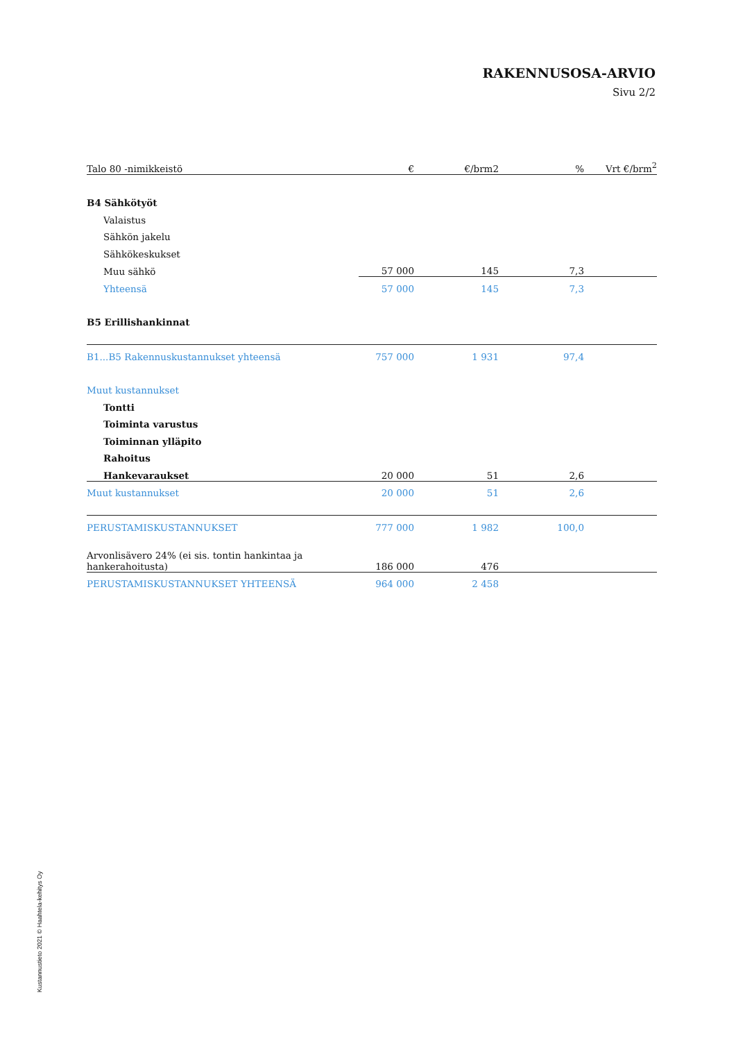RAKENNUSOSA-ARVIO
Sivu 2/2
| Talo 80 -nimikkeistö | € | €/brm2 | % | Vrt €/brm<sup>2</sup> |
| --- | --- | --- | --- | --- |
| B4 Sähkötyöt | | | | |
| Valaistus | | | | |
| Sähkön jakelu | | | | |
| Sähkökeskukset | | | | |
| Muu sähkö | 57 000 | 145 | 7,3 | |
| Yhteensä | 57 000 | 145 | 7,3 | |
| B5 Erillishankinnat | | | | |
| B1...B5 Rakennuskustannukset yhteensä | 757 000 | 1 931 | 97,4 | |
| Muut kustannukset | | | | |
| Tontti | | | | |
| Toiminta varustus | | | | |
| Toiminnan ylläpito | | | | |
| Rahoitus | | | | |
| Hankevaraukset | 20 000 | 51 | 2,6 | |
| Muut kustannukset | 20 000 | 51 | 2,6 | |
| PERUSTAMISKUSTANNUKSET | 777 000 | 1 982 | 100,0 | |
| Arvonlisävero 24% (ei sis. tontin hankintaa ja hankerahoitusta) | 186 000 | 476 | | |
| PERUSTAMISKUSTANNUKSET YHTEENSÄ | 964 000 | 2 458 | | |
Kustannustieto 2021 © Haahtela-kehitys Oy